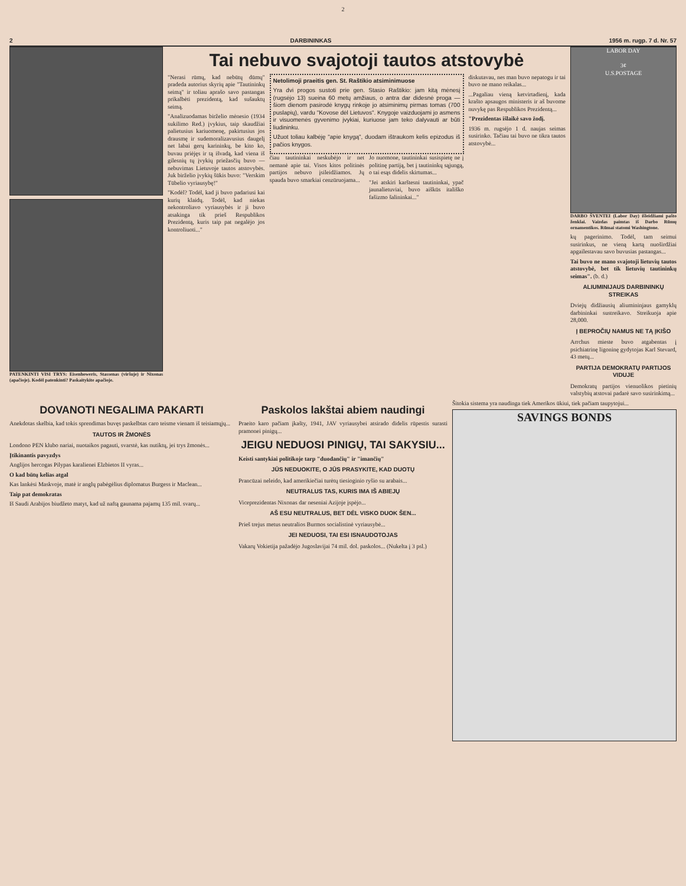2
2 DARBININKAS 1956 m. rugp. 7 d. Nr. 57
PATENKINTI VISI TRYS: Eisenhoweris, Stassenas (viršuje) ir Nixonas (apačioje). Kodėl patenkinti? Paskaitykite apačioje.
Tai nebuvo svajotoji tautos atstovybė
"Nerasi rūmų, kad nebūtų dūmų" pradeda autorius skyrių apie "Tautininkų seimą" ir toliau aprašo savo pastangas prikalbėti prezidentą, kad sušauktų seimą.
"Analizuodamas birželio mėnesio (1934 sukilimo Red.) įvykius, taip skaudžiai palietusius kariuomenę, pakirtusius jos drausmę ir sudemoralizavusius daugelį net labai gerų karininkų, be kito ko, buvau priėjęs ir tą išvadą, kad viena iš gilesnių tų įvykių priežasčių buvo — nebuvimas Lietuvoje tautos atstovybės. Juk birželio įvykių šūkis buvo: "Verskim Tūbelio vyriausybę!"
"Kodėl? Todėl, kad ji buvo padariusi kai kurių klaidų. Todėl, kad niekas nekontroliavo vyriausybės ir ji buvo atsakinga tik prieš Respublikos Prezidentą, kuris taip pat negalėjo jos kontroliuoti..."
Netolimoji praeitis gen. St. Raštikio atsiminimuose
Yra dvi progos sustoti prie gen. Stasio Raštikio: jam kitą mėnesį (rugsėjo 13) sueina 60 metų amžiaus, o antra dar didesnė proga — šiom dienom pasirodė knygų rinkoje jo atsiminimų pirmas tomas (700 puslapių), vardu "Kovose dėl Lietuvos". Knygoje vaizduojami jo asmens ir visuomenės gyvenimo įvykiai, kuriuose jam teko dalyvauti ar būti liudininku.
Užuot toliau kalbėję "apie knygą", duodam ištraukom kelis epizodus iš pačios knygos.
čiau tautininkai neskubėjo ir net nemanė apie tai. Visos kitos politinės partijos nebuvo įsileidžiamos. Jų spauda buvo smarkiai cenzūruojama...
Jo nuomone, tautininkai susispietę ne į politinę partiją, bet į tautininkų sąjungą, o tai esąs didelis skirtumas...
"Jei atskiri karštesni tautininkai, ypač jaunalietuviai, buvo aiškūs itališko fašizmo šalininkai..."
diskutavau, nes man buvo nepatogu ir tai buvo ne mano reikalas...
...Pagaliau vieną ketvirtadienį, kada krašto apsaugos ministeris ir aš buvome nuvykę pas Respublikos Prezidentą...
"Prezidentas išlaikė savo žodį.
1936 m. rugsėjo 1 d. naujas seimas susirinko. Tačiau tai buvo ne tikra tautos atstovybė...
LABOR DAY
3¢
U.S.POSTAGE
DARBO ŠVENTEI (Labor Day) išleidžiami pašto ženklai. Vaizdas paimtas iš Darbo Rūmų ornamentikos. Rūmai statomi Washingtone.
kų pagerinimo. Todėl, tam seimui susirinkus, ne vieną kartą nuoširdžiai apgailestavau savo buvusias pastangas...
Tai buvo ne mano svajotoji lietuvių tautos atstovybė, bet tik lietuvių tautininkų seimas". (b. d.)
ALIUMINIJAUS DARBININKŲ STREIKAS
Dviejų didžiausių aliumininjaus gamyklų darbininkai sustreikavo. Streikuoja apie 28,000.
Į BEPROČIŲ NAMUS NE TĄ ĮKIŠO
Arrchus mieste buvo atgabentas į psichiatrinę ligoninę gydytojas Karl Stevard, 43 metų...
PARTIJA DEMOKRATŲ PARTIJOS VIDUJE
Demokratų partijos vienuolikos pietinių valstybių atstovai padarė savo susirinkimą...
DOVANOTI NEGALIMA PAKARTI
Anekdotas skelbia, kad tokis sprendimas buvęs paskelbtas caro teisme vienam iš teisiamųjų...
TAUTOS IR ŽMONĖS
Londono PEN klubo nariai, nuotaikos pagauti, svarstė, kas nutiktų, jei trys žmonės...
Įtikinantis pavyzdys
Anglijos hercogas Pilypas karalienei Elzbietos II vyras...
O kad būtų kelias atgal
Kas lankėsi Maskvoje, matė ir anglų pabėgėlius diplomatus Burgess ir Maclean...
Taip pat demokratas
Iš Saudi Arabijos biudžeto matyt, kad už naftą gaunama pajamų 135 mil. svarų...
Paskolos lakštai abiem naudingi
Praeito karo pačiam įkašty, 1941, JAV vyriausybei atsirado didelis rūpestis surasti pramonei pinigų...
JEIGU NEDUOSI PINIGŲ, TAI SAKYSIU...
Keisti santykiai politikoje tarp "duodančių" ir "imančių"
JŪS NEDUOKITE, O JŪS PRASYKITE, KAD DUOTŲ
Prancūzai neleido, kad amerikiečiai turėtų tiesioginio ryšio su arabais...
NEUTRALUS TAS, KURIS IMA IŠ ABIEJŲ
Viceprezidentas Nixonas dar neseniai Azijoje įspėjo...
AŠ ESU NEUTRALUS, BET DĖL VISKO DUOK ŠEN...
Prieš trejus metus neutralios Burmos socialistinė vyriausybė...
JEI NEDUOSI, TAI ESI ISNAUDOTOJAS
Vakarų Vokietija pažadėjo Jugoslavijai 74 mil. dol. paskolos... (Nukelta į 3 psl.)
Šitokia sistema yra naudinga tiek Amerikos ūkiui, tiek pačiam taupytojui...
SAVINGS BONDS